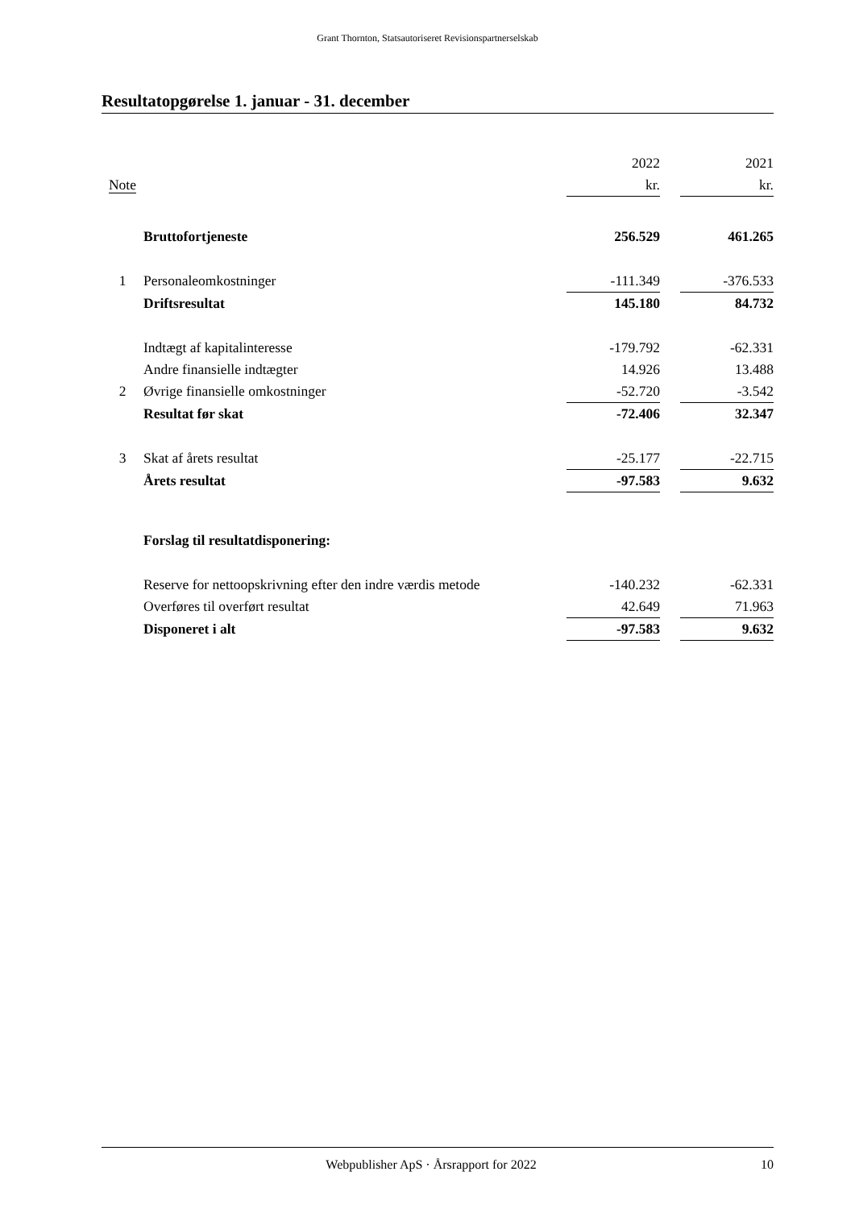Grant Thornton, Statsautoriseret Revisionspartnerselskab
Resultatopgørelse 1. januar - 31. december
| | | 2022 | | 2021 |
| --- | --- | --- | --- | --- |
| Note | | kr. | | kr. |
| | Bruttofortjeneste | 256.529 | | 461.265 |
| 1 | Personaleomkostninger | -111.349 | | -376.533 |
| | Driftsresultat | 145.180 | | 84.732 |
| | Indtægt af kapitalinteresse | -179.792 | | -62.331 |
| | Andre finansielle indtægter | 14.926 | | 13.488 |
| 2 | Øvrige finansielle omkostninger | -52.720 | | -3.542 |
| | Resultat før skat | -72.406 | | 32.347 |
| 3 | Skat af årets resultat | -25.177 | | -22.715 |
| | Årets resultat | -97.583 | | 9.632 |
| | Forslag til resultatdisponering: | | | |
| | Reserve for nettoopskrivning efter den indre værdis metode | -140.232 | | -62.331 |
| | Overføres til overført resultat | 42.649 | | 71.963 |
| | Disponeret i alt | -97.583 | | 9.632 |
Webpublisher ApS · Årsrapport for 2022 10